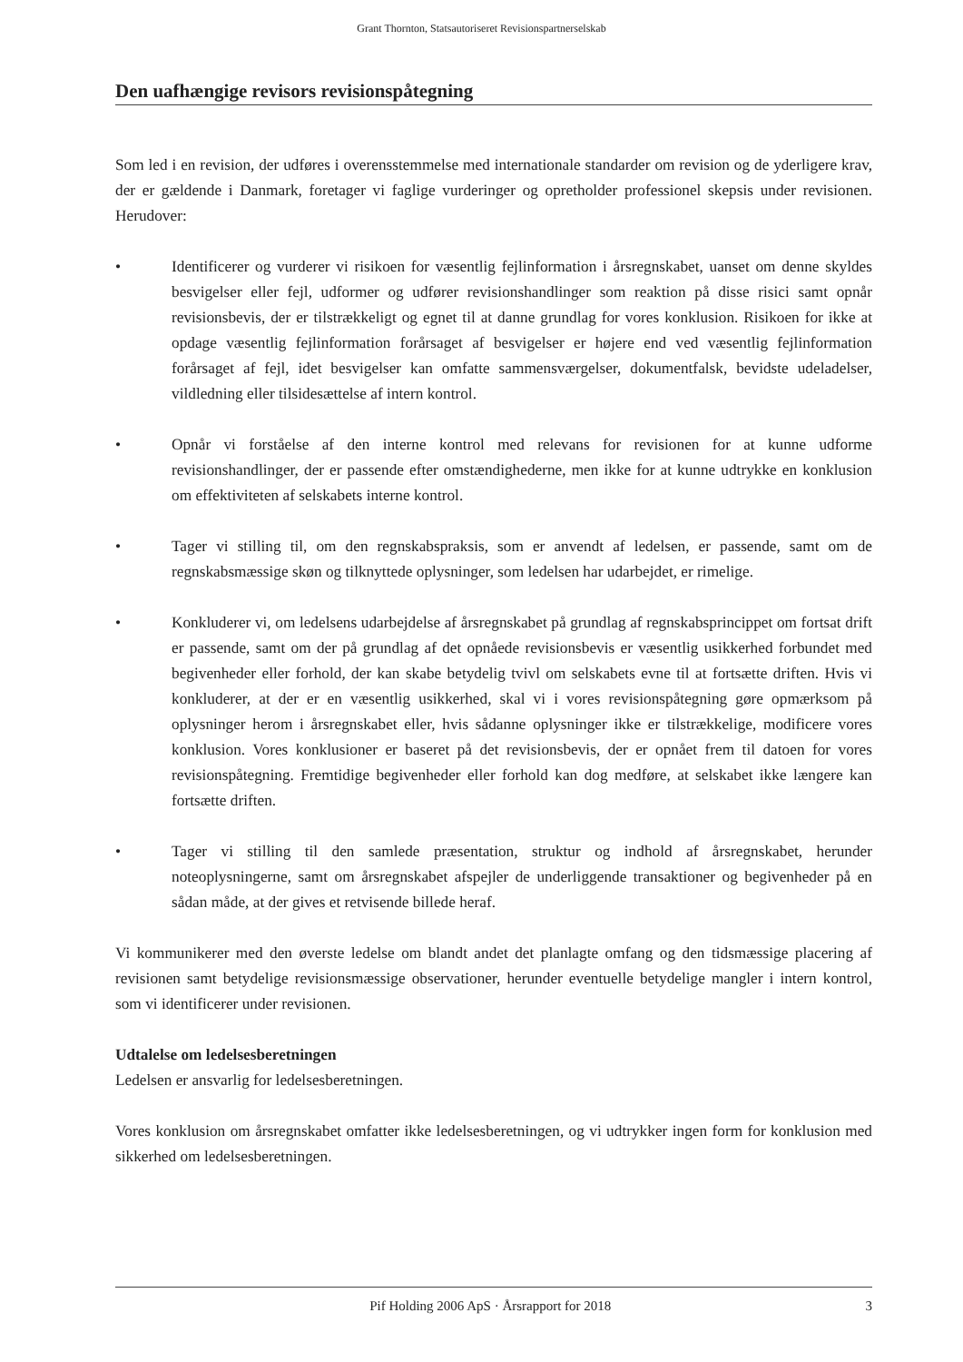Grant Thornton, Statsautoriseret Revisionspartnerselskab
Den uafhængige revisors revisionspåtegning
Som led i en revision, der udføres i overensstemmelse med internationale standarder om revision og de yderligere krav, der er gældende i Danmark, foretager vi faglige vurderinger og opretholder professionel skepsis under revisionen. Herudover:
• Identificerer og vurderer vi risikoen for væsentlig fejlinformation i årsregnskabet, uanset om denne skyldes besvigelser eller fejl, udformer og udfører revisionshandlinger som reaktion på disse risici samt opnår revisionsbevis, der er tilstrækkeligt og egnet til at danne grundlag for vores konklusion. Risikoen for ikke at opdage væsentlig fejlinformation forårsaget af besvigelser er højere end ved væsentlig fejlinformation forårsaget af fejl, idet besvigelser kan omfatte sammensværgelser, dokumentfalsk, bevidste udeladelser, vildledning eller tilsidesættelse af intern kontrol.
• Opnår vi forståelse af den interne kontrol med relevans for revisionen for at kunne udforme revisionshandlinger, der er passende efter omstændighederne, men ikke for at kunne udtrykke en konklusion om effektiviteten af selskabets interne kontrol.
• Tager vi stilling til, om den regnskabspraksis, som er anvendt af ledelsen, er passende, samt om de regnskabsmæssige skøn og tilknyttede oplysninger, som ledelsen har udarbejdet, er rimelige.
• Konkluderer vi, om ledelsens udarbejdelse af årsregnskabet på grundlag af regnskabsprincippet om fortsat drift er passende, samt om der på grundlag af det opnåede revisionsbevis er væsentlig usikkerhed forbundet med begivenheder eller forhold, der kan skabe betydelig tvivl om selskabets evne til at fortsætte driften. Hvis vi konkluderer, at der er en væsentlig usikkerhed, skal vi i vores revisionspåtegning gøre opmærksom på oplysninger herom i årsregnskabet eller, hvis sådanne oplysninger ikke er tilstrækkelige, modificere vores konklusion. Vores konklusioner er baseret på det revisionsbevis, der er opnået frem til datoen for vores revisionspåtegning. Fremtidige begivenheder eller forhold kan dog medføre, at selskabet ikke længere kan fortsætte driften.
• Tager vi stilling til den samlede præsentation, struktur og indhold af årsregnskabet, herunder noteoplysningerne, samt om årsregnskabet afspejler de underliggende transaktioner og begivenheder på en sådan måde, at der gives et retvisende billede heraf.
Vi kommunikerer med den øverste ledelse om blandt andet det planlagte omfang og den tidsmæssige placering af revisionen samt betydelige revisionsmæssige observationer, herunder eventuelle betydelige mangler i intern kontrol, som vi identificerer under revisionen.
Udtalelse om ledelsesberetningen
Ledelsen er ansvarlig for ledelsesberetningen.
Vores konklusion om årsregnskabet omfatter ikke ledelsesberetningen, og vi udtrykker ingen form for konklusion med sikkerhed om ledelsesberetningen.
Pif Holding 2006 ApS · Årsrapport for 2018 3